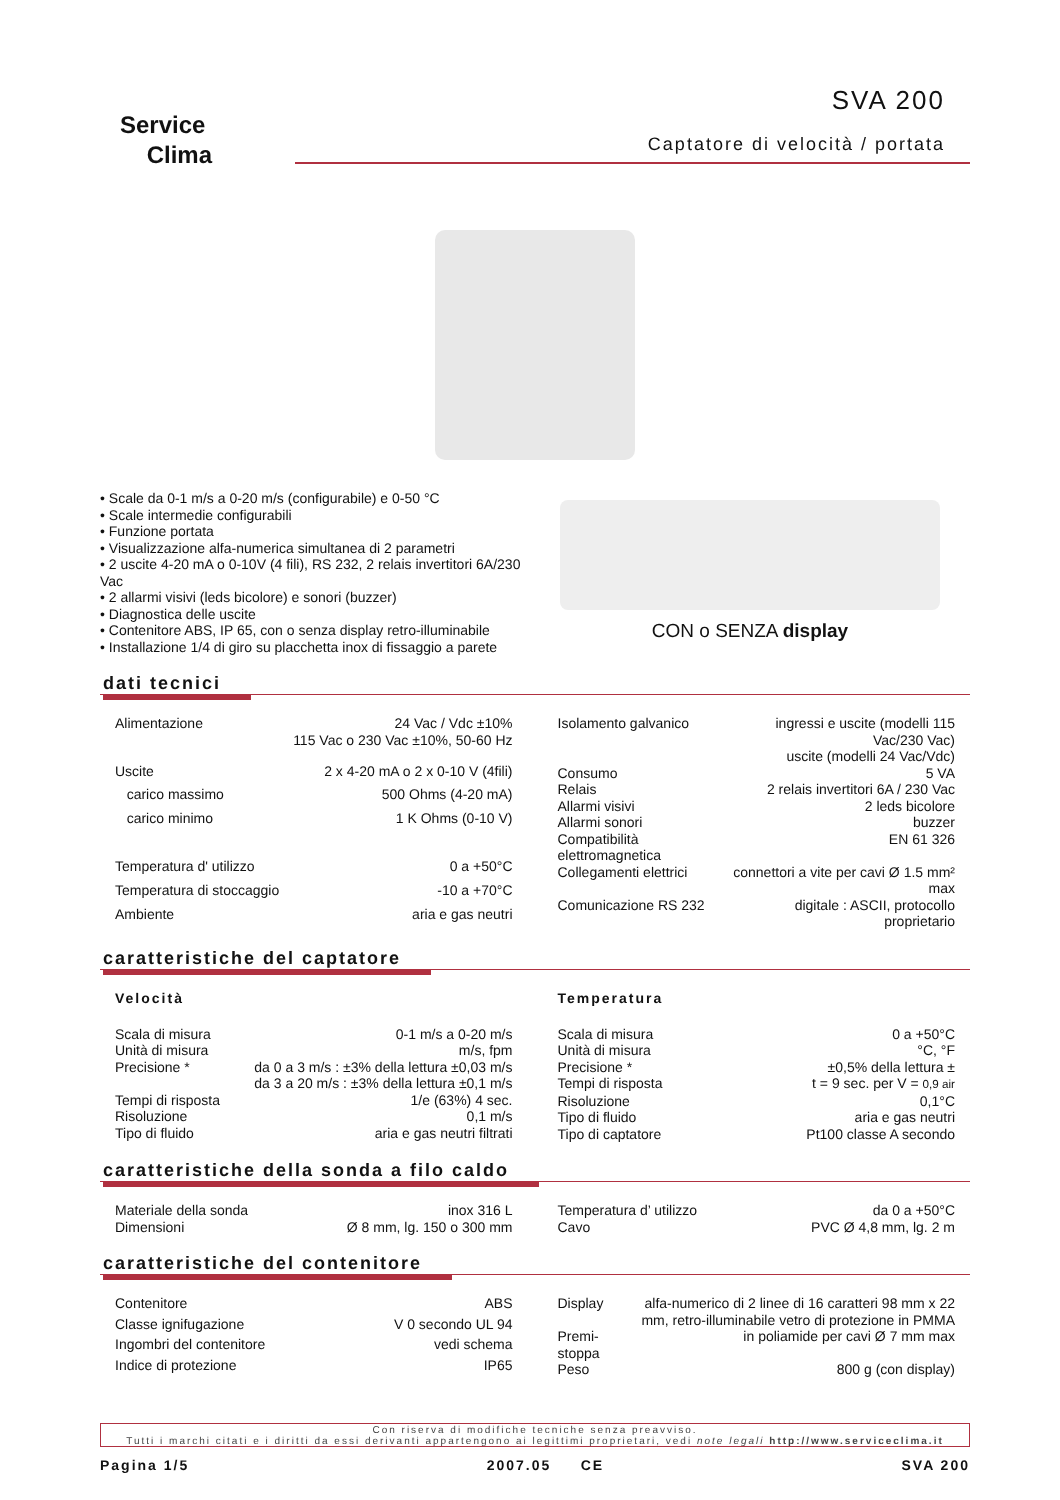Service
Clima
SVA 200
Captatore di velocità / portata
• Scale da 0-1 m/s a 0-20 m/s (configurabile) e 0-50 °C
• Scale intermedie configurabili
• Funzione portata
• Visualizzazione alfa-numerica simultanea di 2 parametri
• 2 uscite 4-20 mA o 0-10V (4 fili), RS 232, 2 relais invertitori 6A/230 Vac
• 2 allarmi visivi (leds bicolore) e sonori (buzzer)
• Diagnostica delle uscite
• Contenitore ABS, IP 65, con o senza display retro-illuminabile
• Installazione 1/4 di giro su placchetta inox di fissaggio a parete
CON o SENZA display
dati tecnici
| Alimentazione | 24 Vac / Vdc ±10% 115 Vac o 230 Vac ±10%, 50-60 Hz |
| Uscite | 2 x 4-20 mA o 2 x 0-10 V (4fili) |
| carico massimo | 500 Ohms (4-20 mA) |
| carico minimo | 1 K Ohms (0-10 V) |
| Temperatura d' utilizzo | 0 a +50°C |
| Temperatura di stoccaggio | -10 a +70°C |
| Ambiente | aria e gas neutri |
| Isolamento galvanico | ingressi e uscite (modelli 115 Vac/230 Vac) uscite (modelli 24 Vac/Vdc) |
| Consumo | 5 VA |
| Relais | 2 relais invertitori 6A / 230 Vac |
| Allarmi visivi | 2 leds bicolore |
| Allarmi sonori | buzzer |
| Compatibilità elettromagnetica | EN 61 326 |
| Collegamenti elettrici | connettori a vite per cavi Ø 1.5 mm² max |
| Comunicazione RS 232 | digitale : ASCII, protocollo proprietario |
caratteristiche del captatore
Velocità
| Scala di misura | 0-1 m/s a 0-20 m/s |
| Unità di misura | m/s, fpm |
| Precisione * | da 0 a 3 m/s : ±3% della lettura ±0,03 m/s da 3 a 20 m/s : ±3% della lettura ±0,1 m/s |
| Tempi di risposta | 1/e (63%) 4 sec. |
| Risoluzione | 0,1 m/s |
| Tipo di fluido | aria e gas neutri filtrati |
Temperatura
| Scala di misura | 0 a +50°C |
| Unità di misura | °C, °F |
| Precisione * | ±0,5% della lettura ± |
| Tempi di risposta | t = 9 sec. per V = 0,9 air |
| Risoluzione | 0,1°C |
| Tipo di fluido | aria e gas neutri |
| Tipo di captatore | Pt100 classe A secondo |
caratteristiche della sonda a filo caldo
| Materiale della sonda | inox 316 L |
| Dimensioni | Ø 8 mm, lg. 150 o 300 mm |
| Temperatura d’ utilizzo | da 0 a +50°C |
| Cavo | PVC Ø 4,8 mm, lg. 2 m |
caratteristiche del contenitore
| Contenitore | ABS |
| Classe ignifugazione | V 0 secondo UL 94 |
| Ingombri del contenitore | vedi schema |
| Indice di protezione | IP65 |
| Display | alfa-numerico di 2 linee di 16 caratteri 98 mm x 22 mm, retro-illuminabile vetro di protezione in PMMA |
| Premi-stoppa | in poliamide per cavi Ø 7 mm max |
| Peso | 800 g (con display) |
Con riserva di modifiche tecniche senza preavviso.
Tutti i marchi citati e i diritti da essi derivanti appartengono ai legittimi proprietari, vedi note legali http://www.serviceclima.it
Pagina 1/5 2007.05 CE SVA 200